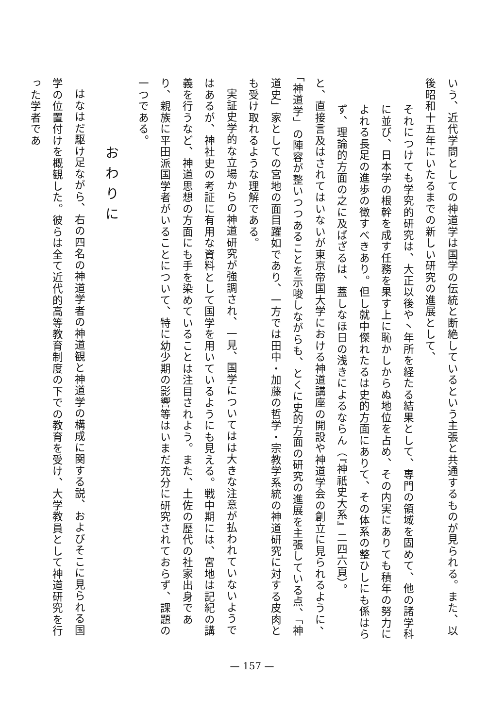いう、近代学問としての神道学は国学の伝統と断絶しているという主張と共通するものが見られる。また、以後昭和十五年にいたるまでの新しい研究の進展として、
それにつけても学究的研究は、大正以後や丶年所を経たる結果として、専門の領域を固めて、他の諸学科に並び、日本学の根幹を成す任務を果す上に恥かしからぬ地位を占め、その内実にありても積年の努力によれる長足の進歩の徴すべきあり。但し就中傑れたるは史的方面にありて、その体系の整ひしにも係はらず、理論的方面の之に及ばざるは、蓋しなほ日の浅きによるならん（『神祇史大系』二四六頁）。
と、直接言及はされてはいないが東京帝国大学における神道講座の開設や神道学会の創立に見られるように、「神道学」の陣容が整いつつあることを示唆しながらも、とくに史的方面の研究の進展を主張している点、「神道史」家としての宮地の面目躍如であり、一方では田中・加藤の哲学・宗教学系統の神道研究に対する皮肉とも受け取れるような理解である。
実証史学的な立場からの神道研究が強調され、一見、国学についてはは大きな注意が払われていないようではあるが、神社史の考証に有用な資料として国学を用いているようにも見える。戦中期には、宮地は記紀の講義を行うなど、神道思想の方面にも手を染めていることは注目されよう。また、土佐の歴代の社家出身であり、親族に平田派国学者がいることについて、特に幼少期の影響等はいまだ充分に研究されておらず、課題の一つである。
おわりに
はなはだ駆け足ながら、右の四名の神道学者の神道観と神道学の構成に関する説、およびそこに見られる国学の位置付けを概観した。彼らは全て近代的高等教育制度の下での教育を受け、大学教員として神道研究を行った学者であ
— 157 —